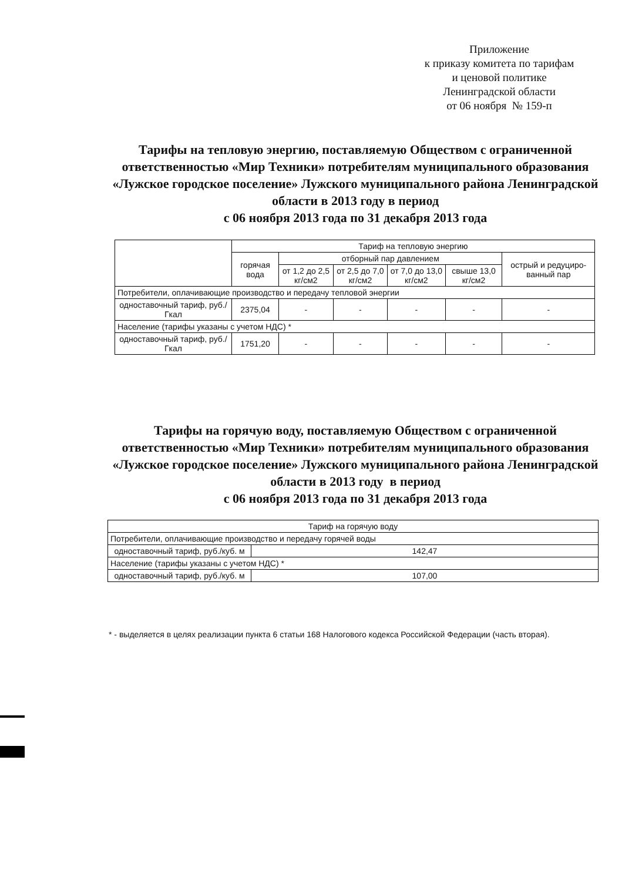Приложение
к приказу комитета по тарифам
и ценовой политике
Ленинградской области
от 06 ноября № 159-п
Тарифы на тепловую энергию, поставляемую Обществом с ограниченной ответственностью «Мир Техники» потребителям муниципального образования «Лужское городское поселение» Лужского муниципального района Ленинградской области в 2013 году в период
с 06 ноября 2013 года по 31 декабря 2013 года
| | Тариф на тепловую энергию | | | | | |
| --- | --- | --- | --- | --- | --- | --- |
| | горячая вода | отборный пар давлением | | | | острый и редуциро-ванный пар |
| | | от 1,2 до 2,5 кг/см2 | от 2,5 до 7,0 кг/см2 | от 7,0 до 13,0 кг/см2 | свыше 13,0 кг/см2 | |
| Потребители, оплачивающие производство и передачу тепловой энергии | | | | | | |
| одноставочный тариф, руб./Гкал | 2375,04 | - | - | - | - | - |
| Население (тарифы указаны с учетом НДС) * | | | | | | |
| одноставочный тариф, руб./Гкал | 1751,20 | - | - | - | - | - |
Тарифы на горячую воду, поставляемую Обществом с ограниченной ответственностью «Мир Техники» потребителям муниципального образования «Лужское городское поселение» Лужского муниципального района Ленинградской области в 2013 году в период
с 06 ноября 2013 года по 31 декабря 2013 года
| Тариф на горячую воду | |
| --- | --- |
| Потребители, оплачивающие производство и передачу горячей воды | |
| одноставочный тариф, руб./куб. м | 142,47 |
| Население (тарифы указаны с учетом НДС) * | |
| одноставочный тариф, руб./куб. м | 107,00 |
* - выделяется в целях реализации пункта 6 статьи 168 Налогового кодекса Российской Федерации (часть вторая).